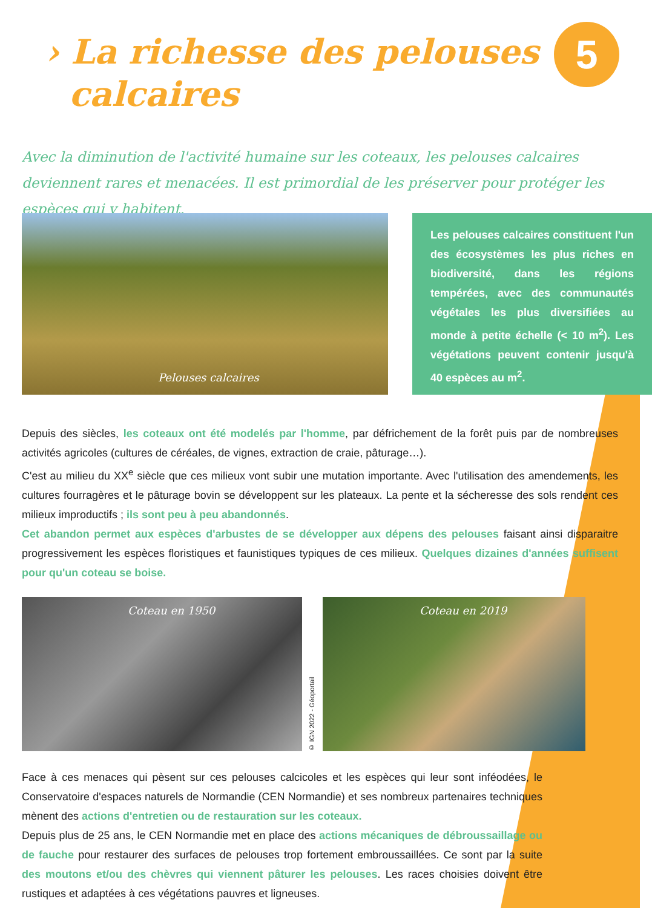› La richesse des pelouses
calcaires
5
Avec la diminution de l'activité humaine sur les coteaux, les pelouses calcaires deviennent rares et menacées. Il est primordial de les préserver pour protéger les espèces qui y habitent.
Pelouses calcaires
Les pelouses calcaires constituent l'un des écosystèmes les plus riches en biodiversité, dans les régions tempérées, avec des communautés végétales les plus diversifiées au monde à petite échelle (< 10 m<sup>2</sup>). Les végétations peuvent contenir jusqu'à 40 espèces au m<sup>2</sup>.
Depuis des siècles, les coteaux ont été modelés par l'homme, par défrichement de la forêt puis par de nombreuses activités agricoles (cultures de céréales, de vignes, extraction de craie, pâturage…).
C'est au milieu du XX<sup>e</sup> siècle que ces milieux vont subir une mutation importante. Avec l'utilisation des amendements, les cultures fourragères et le pâturage bovin se développent sur les plateaux. La pente et la sécheresse des sols rendent ces milieux improductifs ; ils sont peu à peu abandonnés.
Cet abandon permet aux espèces d'arbustes de se développer aux dépens des pelouses faisant ainsi disparaitre progressivement les espèces floristiques et faunistiques typiques de ces milieux. Quelques dizaines d'années suffisent pour qu'un coteau se boise.
Coteau en 1950
© IGN 2022 - Géoportail
Coteau en 2019
Face à ces menaces qui pèsent sur ces pelouses calcicoles et les espèces qui leur sont inféodées, le Conservatoire d'espaces naturels de Normandie (CEN Normandie) et ses nombreux partenaires techniques mènent des actions d'entretien ou de restauration sur les coteaux.
Depuis plus de 25 ans, le CEN Normandie met en place des actions mécaniques de débroussaillage ou de fauche pour restaurer des surfaces de pelouses trop fortement embroussaillées. Ce sont par la suite des moutons et/ou des chèvres qui viennent pâturer les pelouses. Les races choisies doivent être rustiques et adaptées à ces végétations pauvres et ligneuses.